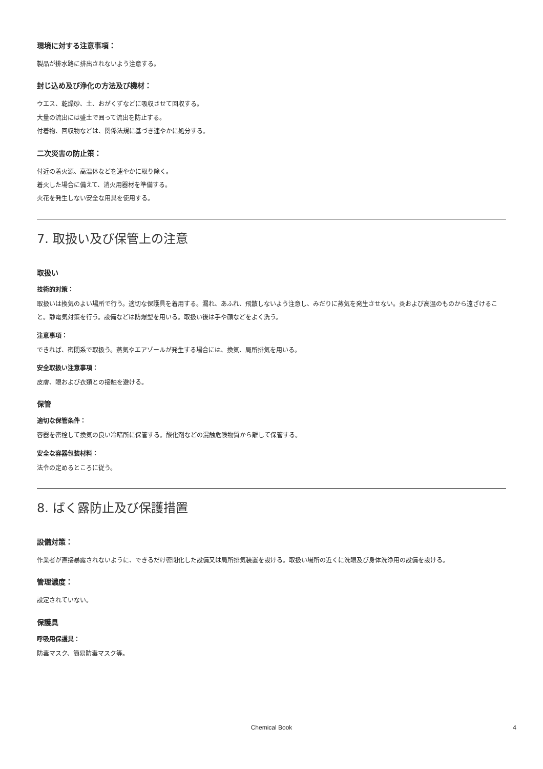環境に対する注意事項：
製品が排水路に排出されないよう注意する。
封じ込め及び浄化の方法及び機材：
ウエス、乾燥砂、土、おがくずなどに吸収させて回収する。
大量の流出には盛土で囲って流出を防止する。
付着物、回収物などは、関係法規に基づき速やかに処分する。
二次災害の防止策：
付近の着火源、高温体などを速やかに取り除く。
着火した場合に備えて、消火用器材を準備する。
火花を発生しない安全な用具を使用する。
7. 取扱い及び保管上の注意
取扱い
技術的対策：
取扱いは換気のよい場所で行う。適切な保護具を着用する。漏れ、あふれ、飛散しないよう注意し、みだりに蒸気を発生させない。炎および高温のものから遠ざけること。静電気対策を行う。設備などは防爆型を用いる。取扱い後は手や顔などをよく洗う。
注意事項：
できれば、密閉系で取扱う。蒸気やエアゾールが発生する場合には、換気、局所排気を用いる。
安全取扱い注意事項：
皮膚、眼および衣類との接触を避ける。
保管
適切な保管条件：
容器を密栓して換気の良い冷暗所に保管する。酸化剤などの混触危険物質から離して保管する。
安全な容器包装材料：
法令の定めるところに従う。
8. ばく露防止及び保護措置
設備対策：
作業者が直接暴露されないように、できるだけ密閉化した設備又は局所排気装置を設ける。取扱い場所の近くに洗眼及び身体洗浄用の設備を設ける。
管理濃度：
設定されていない。
保護具
呼吸用保護具：
防毒マスク、簡易防毒マスク等。
Chemical Book
4